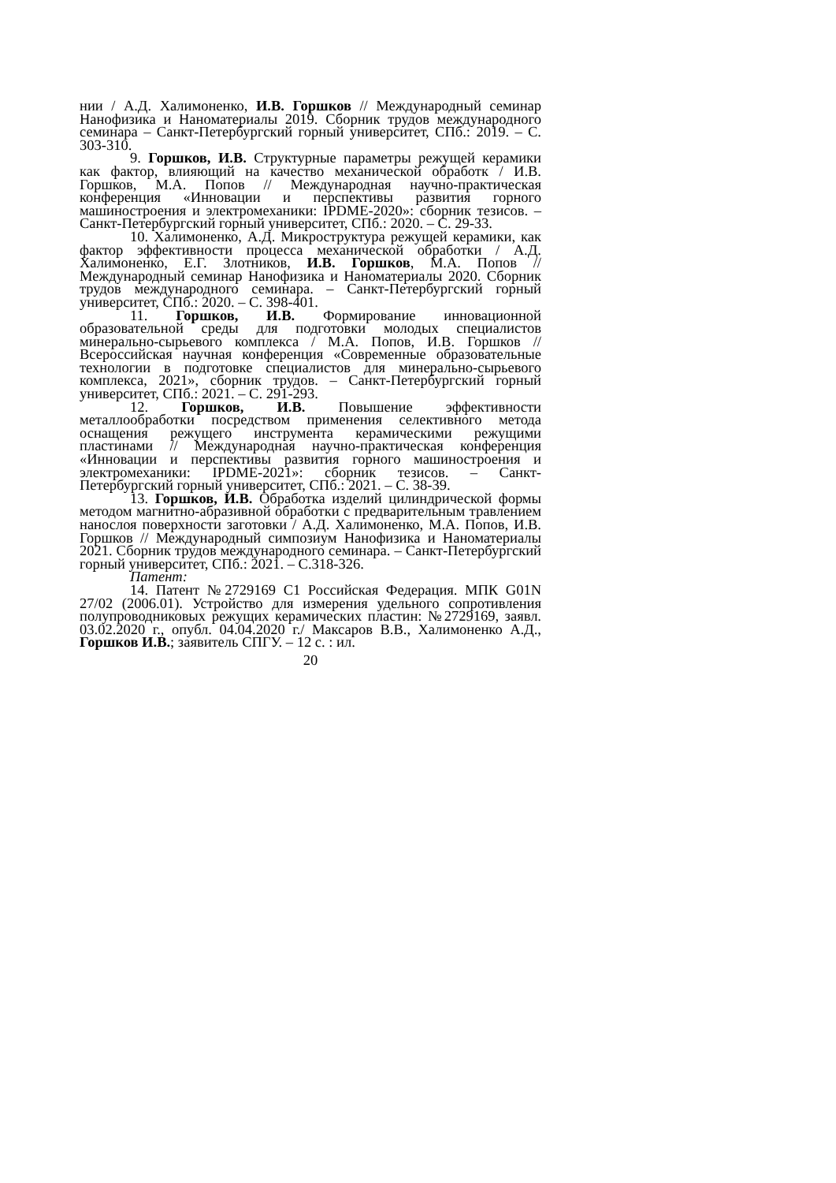нии / А.Д. Халимоненко, И.В. Горшков // Международный семинар Нанофизика и Наноматериалы 2019. Сборник трудов международного семинара – Санкт-Петербургский горный университет, СПб.: 2019. – С. 303-310.
9. Горшков, И.В. Структурные параметры режущей керамики как фактор, влияющий на качество механической обработк / И.В. Горшков, М.А. Попов // Международная научно-практическая конференция «Инновации и перспективы развития горного машиностроения и электромеханики: IPDME-2020»: сборник тезисов. – Санкт-Петербургский горный университет, СПб.: 2020. – С. 29-33.
10. Халимоненко, А.Д. Микроструктура режущей керамики, как фактор эффективности процесса механической обработки / А.Д. Халимоненко, Е.Г. Злотников, И.В. Горшков, М.А. Попов // Международный семинар Нанофизика и Наноматериалы 2020. Сборник трудов международного семинара. – Санкт-Петербургский горный университет, СПб.: 2020. – С. 398-401.
11. Горшков, И.В. Формирование инновационной образовательной среды для подготовки молодых специалистов минерально-сырьевого комплекса / М.А. Попов, И.В. Горшков // Всероссийская научная конференция «Современные образовательные технологии в подготовке специалистов для минерально-сырьевого комплекса, 2021», сборник трудов. – Санкт-Петербургский горный университет, СПб.: 2021. – С. 291-293.
12. Горшков, И.В. Повышение эффективности металлообработки посредством применения селективного метода оснащения режущего инструмента керамическими режущими пластинами // Международная научно-практическая конференция «Инновации и перспективы развития горного машиностроения и электромеханики: IPDME-2021»: сборник тезисов. – Санкт-Петербургский горный университет, СПб.: 2021. – С. 38-39.
13. Горшков, И.В. Обработка изделий цилиндрической формы методом магнитно-абразивной обработки с предварительным травлением нанослоя поверхности заготовки / А.Д. Халимоненко, М.А. Попов, И.В. Горшков // Международный симпозиум Нанофизика и Наноматериалы 2021. Сборник трудов международного семинара. – Санкт-Петербургский горный университет, СПб.: 2021. – С.318-326.
Патент:
14. Патент №2729169 C1 Российская Федерация. МПК G01N 27/02 (2006.01). Устройство для измерения удельного сопротивления полупроводниковых режущих керамических пластин: №2729169, заявл. 03.02.2020 г., опубл. 04.04.2020 г./ Максаров В.В., Халимоненко А.Д., Горшков И.В.; заявитель СПГУ. – 12 с. : ил.
20